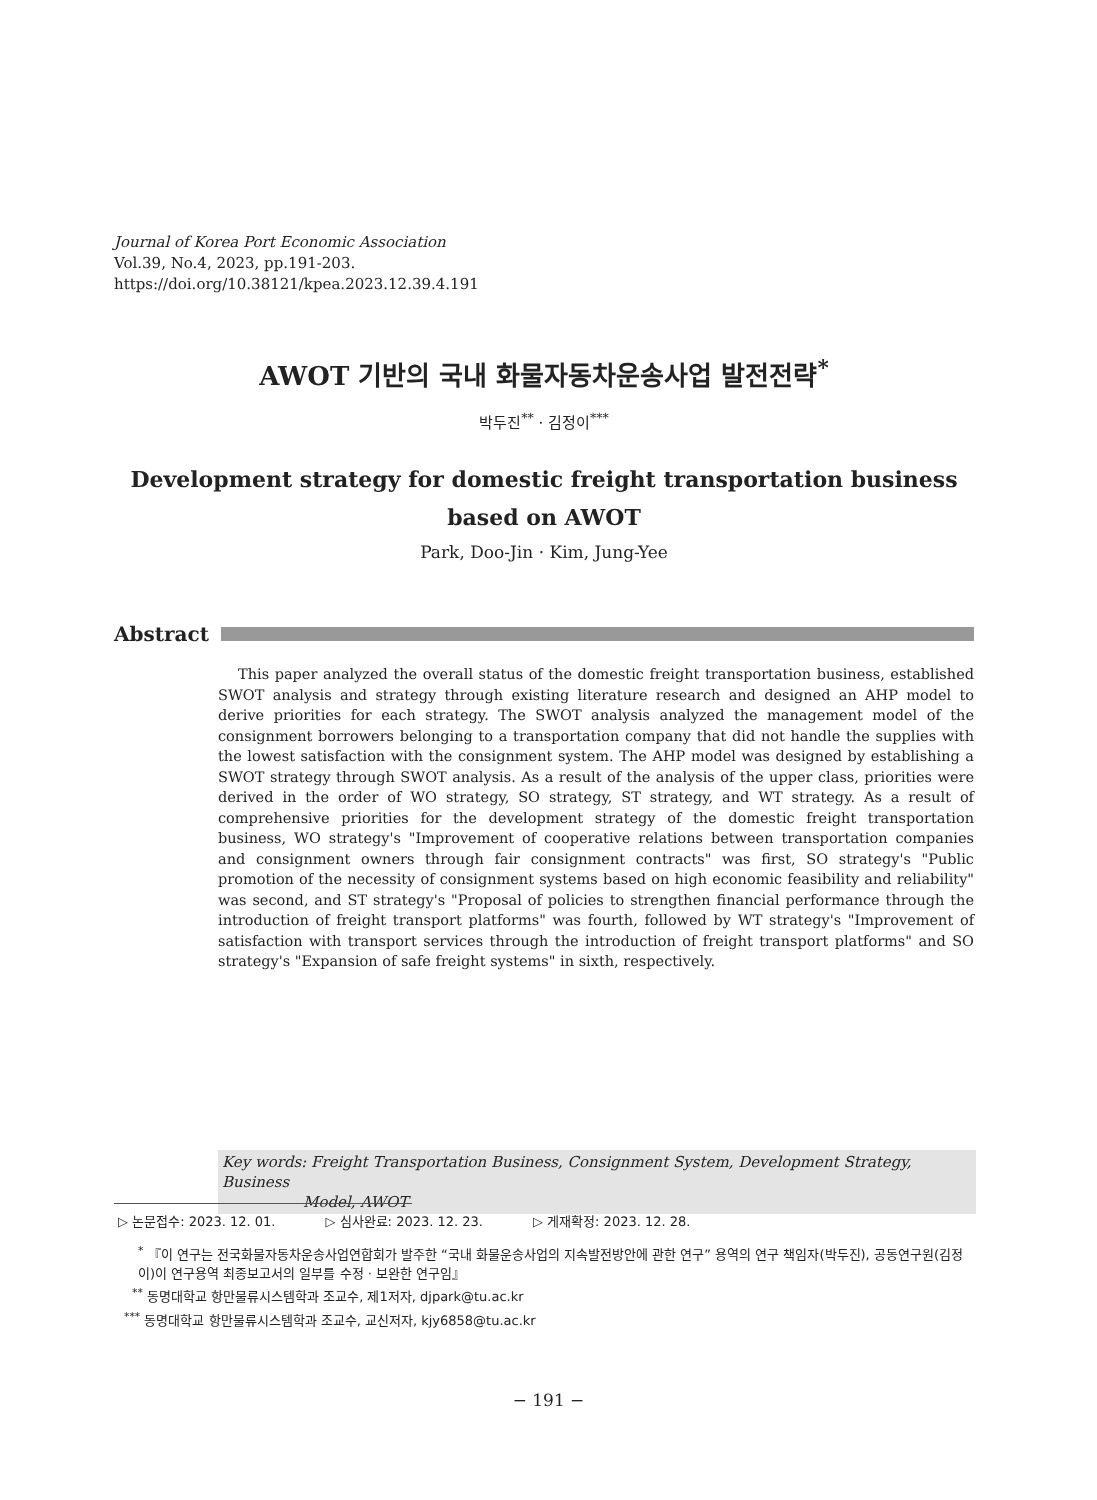Journal of Korea Port Economic Association
Vol.39, No.4, 2023, pp.191-203.
https://doi.org/10.38121/kpea.2023.12.39.4.191
AWOT 기반의 국내 화물자동차운송사업 발전전략<sup>*</sup>
박두진<sup>**</sup> · 김정이<sup>***</sup>
Development strategy for domestic freight transportation business
based on AWOT
Park, Doo-Jin · Kim, Jung-Yee
Abstract
This paper analyzed the overall status of the domestic freight transportation business, established SWOT analysis and strategy through existing literature research and designed an AHP model to derive priorities for each strategy. The SWOT analysis analyzed the management model of the consignment borrowers belonging to a transportation company that did not handle the supplies with the lowest satisfaction with the consignment system. The AHP model was designed by establishing a SWOT strategy through SWOT analysis. As a result of the analysis of the upper class, priorities were derived in the order of WO strategy, SO strategy, ST strategy, and WT strategy. As a result of comprehensive priorities for the development strategy of the domestic freight transportation business, WO strategy's "Improvement of cooperative relations between transportation companies and consignment owners through fair consignment contracts" was first, SO strategy's "Public promotion of the necessity of consignment systems based on high economic feasibility and reliability" was second, and ST strategy's "Proposal of policies to strengthen financial performance through the introduction of freight transport platforms" was fourth, followed by WT strategy's "Improvement of satisfaction with transport services through the introduction of freight transport platforms" and SO strategy's "Expansion of safe freight systems" in sixth, respectively.
Key words: Freight Transportation Business, Consignment System, Development Strategy, Business
Model, AWOT
▷ 논문접수: 2023. 12. 01. ▷ 심사완료: 2023. 12. 23. ▷ 게재확정: 2023. 12. 28.
<sup>*</sup> 『이 연구는 전국화물자동차운송사업연합회가 발주한 “국내 화물운송사업의 지속발전방안에 관한 연구” 용역의 연구 책임자(박두진), 공동연구원(김정이)이 연구용역 최종보고서의 일부를 수정 · 보완한 연구임』
<sup>**</sup> 동명대학교 항만물류시스템학과 조교수, 제1저자, djpark@tu.ac.kr
<sup>***</sup> 동명대학교 항만물류시스템학과 조교수, 교신저자, kjy6858@tu.ac.kr
− 191 −